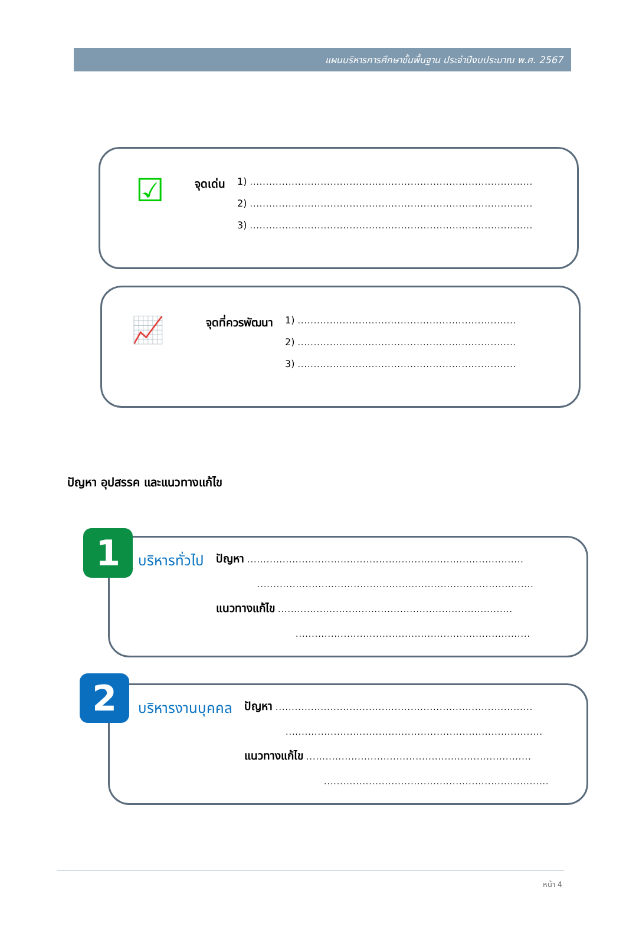แผนบริหารการศึกษาขั้นพื้นฐาน ประจำปีงบประมาณ พ.ศ. 2567
☑ จุดเด่น
1) ........................................................................................
2) ........................................................................................
3) ........................................................................................
📈 จุดที่ควรพัฒนา
1) ....................................................................
2) ....................................................................
3) ....................................................................
ปัญหา อุปสรรค และแนวทางแก้ไข
บริหารทั่วไป
ปัญหา ......................................................................................
......................................................................................
แนวทางแก้ไข .........................................................................
.........................................................................
1
บริหารงานบุคคล
ปัญหา ................................................................................
................................................................................
แนวทางแก้ไข ......................................................................
......................................................................
2
หน้า 4